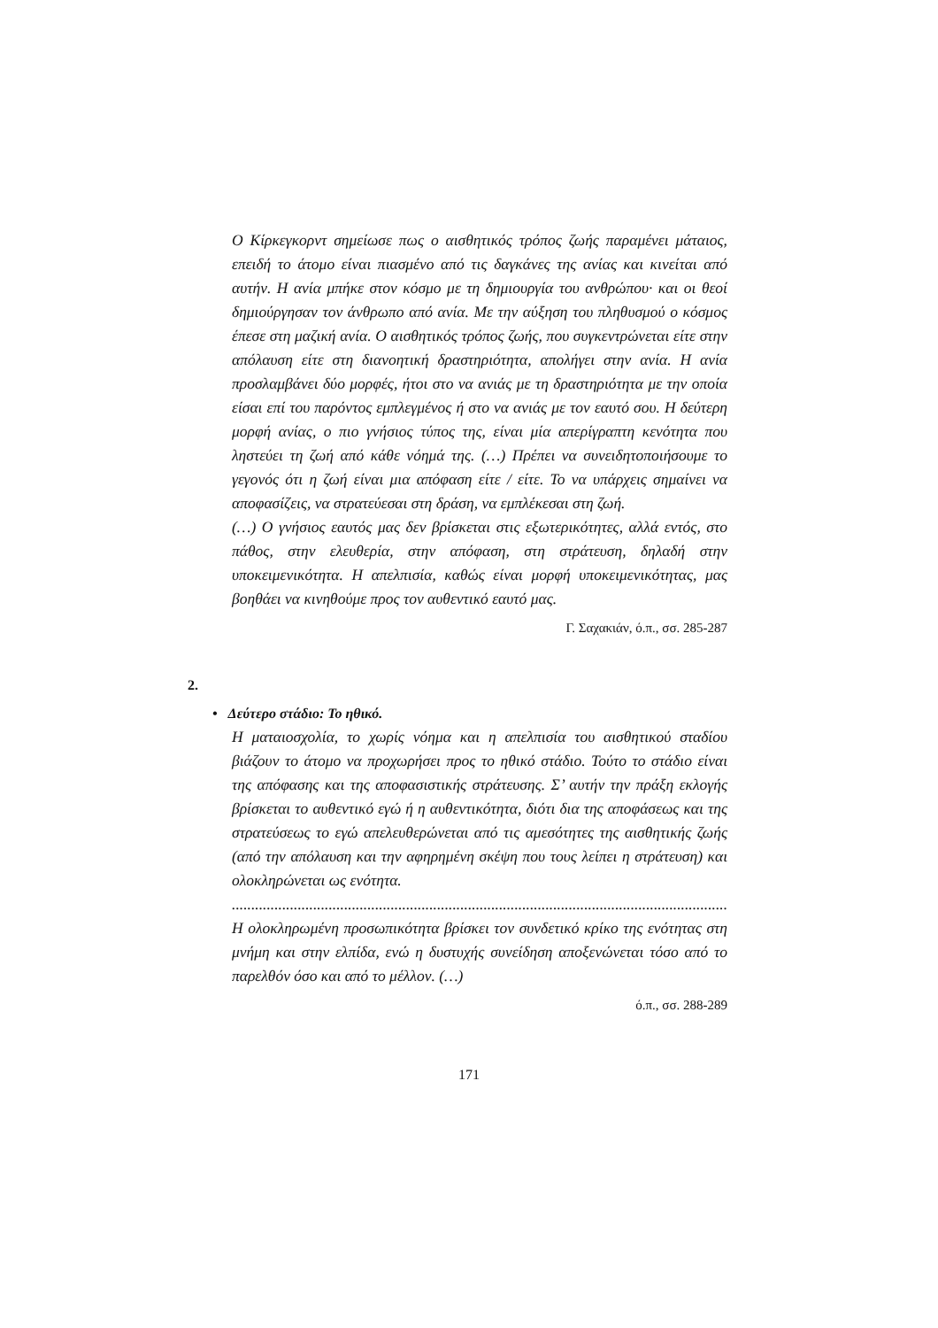Ο Κίρκεγκορντ σημείωσε πως ο αισθητικός τρόπος ζωής παραμένει μάταιος, επειδή το άτομο είναι πιασμένο από τις δαγκάνες της ανίας και κινείται από αυτήν. Η ανία μπήκε στον κόσμο με τη δημιουργία του ανθρώπου· και οι θεοί δημιούργησαν τον άνθρωπο από ανία. Με την αύξηση του πληθυσμού ο κόσμος έπεσε στη μαζική ανία. Ο αισθητικός τρόπος ζωής, που συγκεντρώνεται είτε στην απόλαυση είτε στη διανοητική δραστηριότητα, απολήγει στην ανία. Η ανία προσλαμβάνει δύο μορφές, ήτοι στο να ανιάς με τη δραστηριότητα με την οποία είσαι επί του παρόντος εμπλεγμένος ή στο να ανιάς με τον εαυτό σου. Η δεύτερη μορφή ανίας, ο πιο γνήσιος τύπος της, είναι μία απερίγραπτη κενότητα που ληστεύει τη ζωή από κάθε νόημά της. (…) Πρέπει να συνειδητοποιήσουμε το γεγονός ότι η ζωή είναι μια απόφαση είτε / είτε. Το να υπάρχεις σημαίνει να αποφασίζεις, να στρατεύεσαι στη δράση, να εμπλέκεσαι στη ζωή.
(…) Ο γνήσιος εαυτός μας δεν βρίσκεται στις εξωτερικότητες, αλλά εντός, στο πάθος, στην ελευθερία, στην απόφαση, στη στράτευση, δηλαδή στην υποκειμενικότητα. Η απελπισία, καθώς είναι μορφή υποκειμενικότητας, μας βοηθάει να κινηθούμε προς τον αυθεντικό εαυτό μας.
Γ. Σαχακιάν, ό.π., σσ. 285-287
2.
• Δεύτερο στάδιο: Το ηθικό.
Η ματαιοσχολία, το χωρίς νόημα και η απελπισία του αισθητικού σταδίου βιάζουν το άτομο να προχωρήσει προς το ηθικό στάδιο. Τούτο το στάδιο είναι της απόφασης και της αποφασιστικής στράτευσης. Σ’ αυτήν την πράξη εκλογής βρίσκεται το αυθεντικό εγώ ή η αυθεντικότητα, διότι δια της αποφάσεως και της στρατεύσεως το εγώ απελευθερώνεται από τις αμεσότητες της αισθητικής ζωής (από την απόλαυση και την αφηρημένη σκέψη που τους λείπει η στράτευση) και ολοκληρώνεται ως ενότητα.
.......................................................................................................................................................................
Η ολοκληρωμένη προσωπικότητα βρίσκει τον συνδετικό κρίκο της ενότητας στη μνήμη και στην ελπίδα, ενώ η δυστυχής συνείδηση αποξενώνεται τόσο από το παρελθόν όσο και από το μέλλον. (…)
ό.π., σσ. 288-289
171